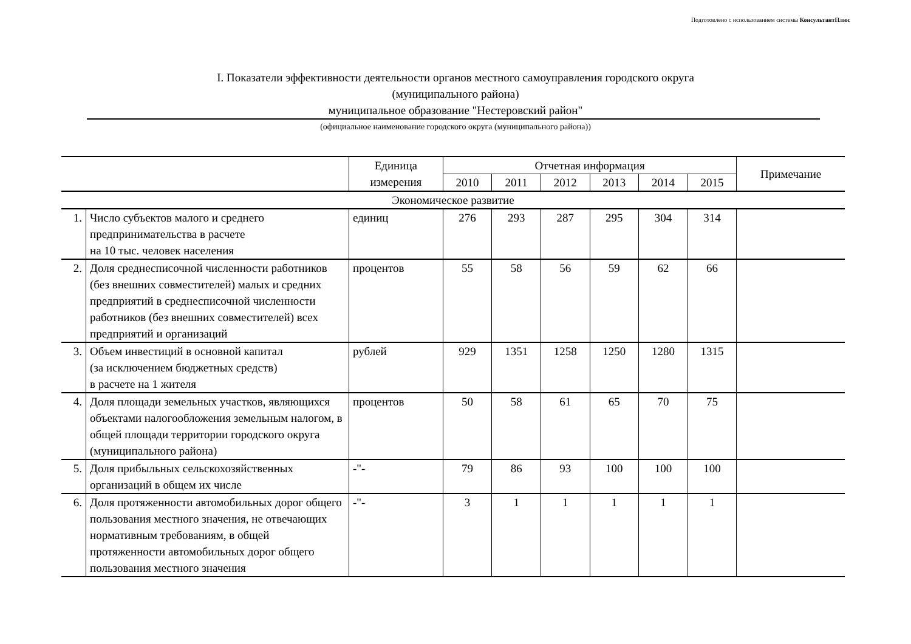Подготовлено с использованием системы КонсультантПлюс
I. Показатели эффективности деятельности органов местного самоуправления городского округа
(муниципального района)
муниципальное образование "Нестеровский район"
(официальное наименование городского округа (муниципального района))
| | | Единица измерения | Отчетная информация | | | | | | Примечание |
| --- | --- | --- | --- | --- | --- | --- | --- | --- | --- |
| | | | 2010 | 2011 | 2012 | 2013 | 2014 | 2015 | |
| Экономическое развитие | | | | | | | | | |
| 1. | Число субъектов малого и среднего предпринимательства в расчете на 10 тыс. человек населения | единиц | 276 | 293 | 287 | 295 | 304 | 314 | |
| 2. | Доля среднесписочной численности работников (без внешних совместителей) малых и средних предприятий в среднесписочной численности работников (без внешних совместителей) всех предприятий и организаций | процентов | 55 | 58 | 56 | 59 | 62 | 66 | |
| 3. | Объем инвестиций в основной капитал (за исключением бюджетных средств) в расчете на 1 жителя | рублей | 929 | 1351 | 1258 | 1250 | 1280 | 1315 | |
| 4. | Доля площади земельных участков, являющихся объектами налогообложения земельным налогом, в общей площади территории городского округа (муниципального района) | процентов | 50 | 58 | 61 | 65 | 70 | 75 | |
| 5. | Доля прибыльных сельскохозяйственных организаций в общем их числе | -"- | 79 | 86 | 93 | 100 | 100 | 100 | |
| 6. | Доля протяженности автомобильных дорог общего пользования местного значения, не отвечающих нормативным требованиям, в общей протяженности автомобильных дорог общего пользования местного значения | -"- | 3 | 1 | 1 | 1 | 1 | 1 | |